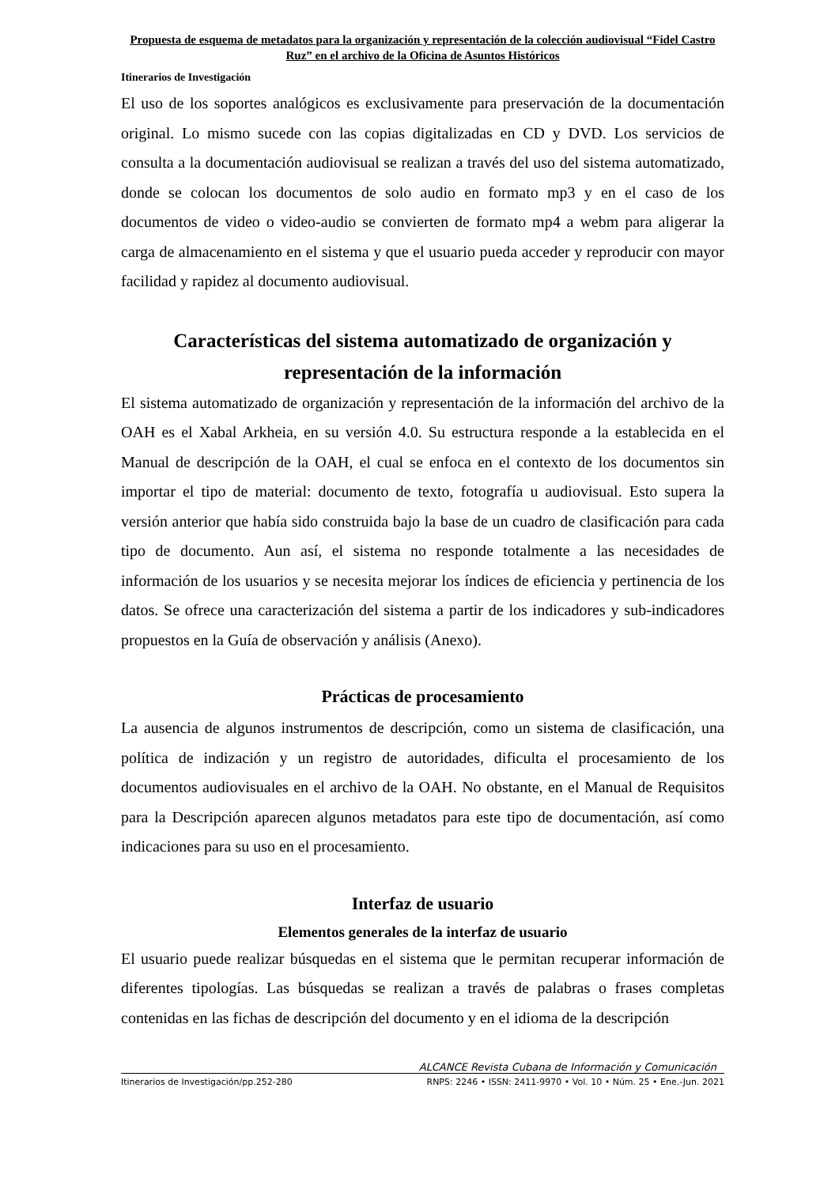Propuesta de esquema de metadatos para la organización y representación de la colección audiovisual “Fidel Castro Ruz” en el archivo de la Oficina de Asuntos Históricos
Itinerarios de Investigación
El uso de los soportes analógicos es exclusivamente para preservación de la documentación original. Lo mismo sucede con las copias digitalizadas en CD y DVD. Los servicios de consulta a la documentación audiovisual se realizan a través del uso del sistema automatizado, donde se colocan los documentos de solo audio en formato mp3 y en el caso de los documentos de video o video-audio se convierten de formato mp4 a webm para aligerar la carga de almacenamiento en el sistema y que el usuario pueda acceder y reproducir con mayor facilidad y rapidez al documento audiovisual.
Características del sistema automatizado de organización y representación de la información
El sistema automatizado de organización y representación de la información del archivo de la OAH es el Xabal Arkheia, en su versión 4.0. Su estructura responde a la establecida en el Manual de descripción de la OAH, el cual se enfoca en el contexto de los documentos sin importar el tipo de material: documento de texto, fotografía u audiovisual. Esto supera la versión anterior que había sido construida bajo la base de un cuadro de clasificación para cada tipo de documento. Aun así, el sistema no responde totalmente a las necesidades de información de los usuarios y se necesita mejorar los índices de eficiencia y pertinencia de los datos. Se ofrece una caracterización del sistema a partir de los indicadores y sub-indicadores propuestos en la Guía de observación y análisis (Anexo).
Prácticas de procesamiento
La ausencia de algunos instrumentos de descripción, como un sistema de clasificación, una política de indización y un registro de autoridades, dificulta el procesamiento de los documentos audiovisuales en el archivo de la OAH. No obstante, en el Manual de Requisitos para la Descripción aparecen algunos metadatos para este tipo de documentación, así como indicaciones para su uso en el procesamiento.
Interfaz de usuario
Elementos generales de la interfaz de usuario
El usuario puede realizar búsquedas en el sistema que le permitan recuperar información de diferentes tipologías. Las búsquedas se realizan a través de palabras o frases completas contenidas en las fichas de descripción del documento y en el idioma de la descripción
ALCANCE Revista Cubana de Información y Comunicación
Itinerarios de Investigación/pp.252-280 RNPS: 2246 • ISSN: 2411-9970 • Vol. 10 • Núm. 25 • Ene.-Jun. 2021